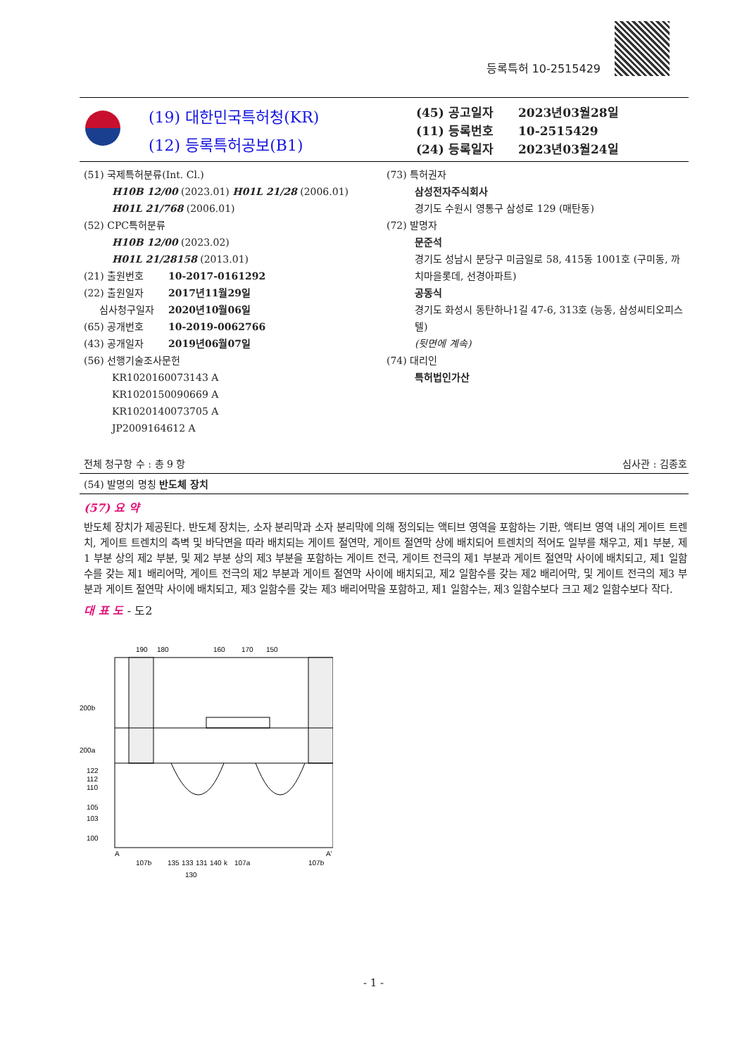등록특허 10-2515429
(19) 대한민국특허청(KR)
(12) 등록특허공보(B1)
(45) 공고일자 2023년03월28일
(11) 등록번호 10-2515429
(24) 등록일자 2023년03월24일
(51) 국제특허분류(Int. Cl.)
H10B 12/00 (2023.01) H01L 21/28 (2006.01)
H01L 21/768 (2006.01)
(52) CPC특허분류
H10B 12/00 (2023.02)
H01L 21/28158 (2013.01)
(21) 출원번호 10-2017-0161292
(22) 출원일자 2017년11월29일
심사청구일자 2020년10월06일
(65) 공개번호 10-2019-0062766
(43) 공개일자 2019년06월07일
(56) 선행기술조사문헌
KR1020160073143 A
KR1020150090669 A
KR1020140073705 A
JP2009164612 A
(73) 특허권자
삼성전자주식회사
경기도 수원시 영통구 삼성로 129 (매탄동)
(72) 발명자
문준석
경기도 성남시 분당구 미금일로 58, 415동 1001호 (구미동, 까치마을롯데, 선경아파트)
공동식
경기도 화성시 동탄하나1길 47-6, 313호 (능동, 삼성씨티오피스텔)
(뒷면에 계속)
(74) 대리인
특허법인가산
전체 청구항 수 : 총 9 항 심사관 : 김종호
(54) 발명의 명칭 반도체 장치
(57) 요 약
반도체 장치가 제공된다. 반도체 장치는, 소자 분리막과 소자 분리막에 의해 정의되는 액티브 영역을 포함하는 기판, 액티브 영역 내의 게이트 트렌치, 게이트 트렌치의 측벽 및 바닥면을 따라 배치되는 게이트 절연막, 게이트 절연막 상에 배치되어 트렌치의 적어도 일부를 채우고, 제1 부분, 제1 부분 상의 제2 부분, 및 제2 부분 상의 제3 부분을 포함하는 게이트 전극, 게이트 전극의 제1 부분과 게이트 절연막 사이에 배치되고, 제1 일함수를 갖는 제1 배리어막, 게이트 전극의 제2 부분과 게이트 절연막 사이에 배치되고, 제2 일함수를 갖는 제2 배리어막, 및 게이트 전극의 제3 부분과 게이트 절연막 사이에 배치되고, 제3 일함수를 갖는 제3 배리어막을 포함하고, 제1 일함수는, 제3 일함수보다 크고 제2 일함수보다 작다.
대 표 도 - 도2
190
180
160
170
150
200b
200a
122
112
110
105
103
100
A
A'
107b
135
133
131
140
k
107a
107b
130
- 1 -